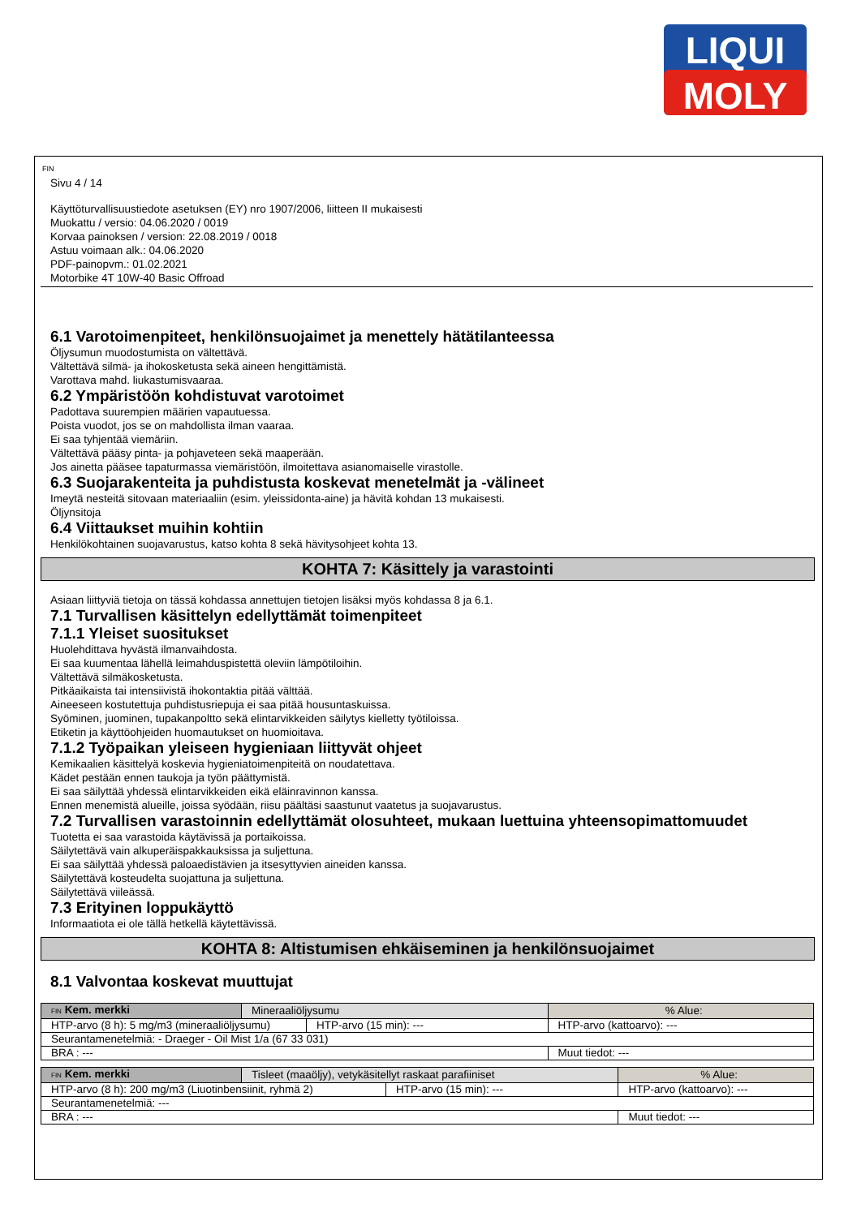LIQUI
MOLY
FIN
Sivu 4 / 14
Käyttöturvallisuustiedote asetuksen (EY) nro 1907/2006, liitteen II mukaisesti
Muokattu / versio: 04.06.2020 / 0019
Korvaa painoksen / version: 22.08.2019 / 0018
Astuu voimaan alk.: 04.06.2020
PDF-painopvm.: 01.02.2021
Motorbike 4T 10W-40 Basic Offroad
6.1 Varotoimenpiteet, henkilönsuojaimet ja menettely hätätilanteessa
Öljysumun muodostumista on vältettävä.
Vältettävä silmä- ja ihokosketusta sekä aineen hengittämistä.
Varottava mahd. liukastumisvaaraa.
6.2 Ympäristöön kohdistuvat varotoimet
Padottava suurempien määrien vapautuessa.
Poista vuodot, jos se on mahdollista ilman vaaraa.
Ei saa tyhjentää viemäriin.
Vältettävä pääsy pinta- ja pohjaveteen sekä maaperään.
Jos ainetta pääsee tapaturmassa viemäristöön, ilmoitettava asianomaiselle virastolle.
6.3 Suojarakenteita ja puhdistusta koskevat menetelmät ja -välineet
Imeytä nesteitä sitovaan materiaaliin (esim. yleissidonta-aine) ja hävitä kohdan 13 mukaisesti.
Öljynsitoja
6.4 Viittaukset muihin kohtiin
Henkilökohtainen suojavarustus, katso kohta 8 sekä hävitysohjeet kohta 13.
KOHTA 7: Käsittely ja varastointi
Asiaan liittyviä tietoja on tässä kohdassa annettujen tietojen lisäksi myös kohdassa 8 ja 6.1.
7.1 Turvallisen käsittelyn edellyttämät toimenpiteet
7.1.1 Yleiset suositukset
Huolehdittava hyvästä ilmanvaihdosta.
Ei saa kuumentaa lähellä leimahduspistettä oleviin lämpötiloihin.
Vältettävä silmäkosketusta.
Pitkäaikaista tai intensiivistä ihokontaktia pitää välttää.
Aineeseen kostutettuja puhdistusriepuja ei saa pitää housuntaskuissa.
Syöminen, juominen, tupakanpoltto sekä elintarvikkeiden säilytys kielletty työtiloissa.
Etiketin ja käyttöohjeiden huomautukset on huomioitava.
7.1.2 Työpaikan yleiseen hygieniaan liittyvät ohjeet
Kemikaalien käsittelyä koskevia hygieniatoimenpiteitä on noudatettava.
Kädet pestään ennen taukoja ja työn päättymistä.
Ei saa säilyttää yhdessä elintarvikkeiden eikä eläinravinnon kanssa.
Ennen menemistä alueille, joissa syödään, riisu päältäsi saastunut vaatetus ja suojavarustus.
7.2 Turvallisen varastoinnin edellyttämät olosuhteet, mukaan luettuina yhteensopimattomuudet
Tuotetta ei saa varastoida käytävissä ja portaikoissa.
Säilytettävä vain alkuperäispakkauksissa ja suljettuna.
Ei saa säilyttää yhdessä paloaedistävien ja itsesyttyvien aineiden kanssa.
Säilytettävä kosteudelta suojattuna ja suljettuna.
Säilytettävä viileässä.
7.3 Erityinen loppukäyttö
Informaatiota ei ole tällä hetkellä käytettävissä.
KOHTA 8: Altistumisen ehkäiseminen ja henkilönsuojaimet
8.1 Valvontaa koskevat muuttujat
| FIN Kem. merkki | Mineraaliöljysumu | | % Alue: |
| HTP-arvo (8 h): 5 mg/m3 (mineraaliöljysumu) | | HTP-arvo (15 min): --- | HTP-arvo (kattoarvo): --- |
| Seurantamenetelmiä: - Draeger - Oil Mist 1/a (67 33 031) | | | |
| BRA : --- | | | Muut tiedot: --- |
| FIN Kem. merkki | Tisleet (maaöljy), vetykäsitellyt raskaat parafiiniset | | % Alue: |
| HTP-arvo (8 h): 200 mg/m3 (Liuotinbensiinit, ryhmä 2) | | HTP-arvo (15 min): --- | HTP-arvo (kattoarvo): --- |
| Seurantamenetelmiä: --- | | | |
| BRA : --- | | | Muut tiedot: --- |